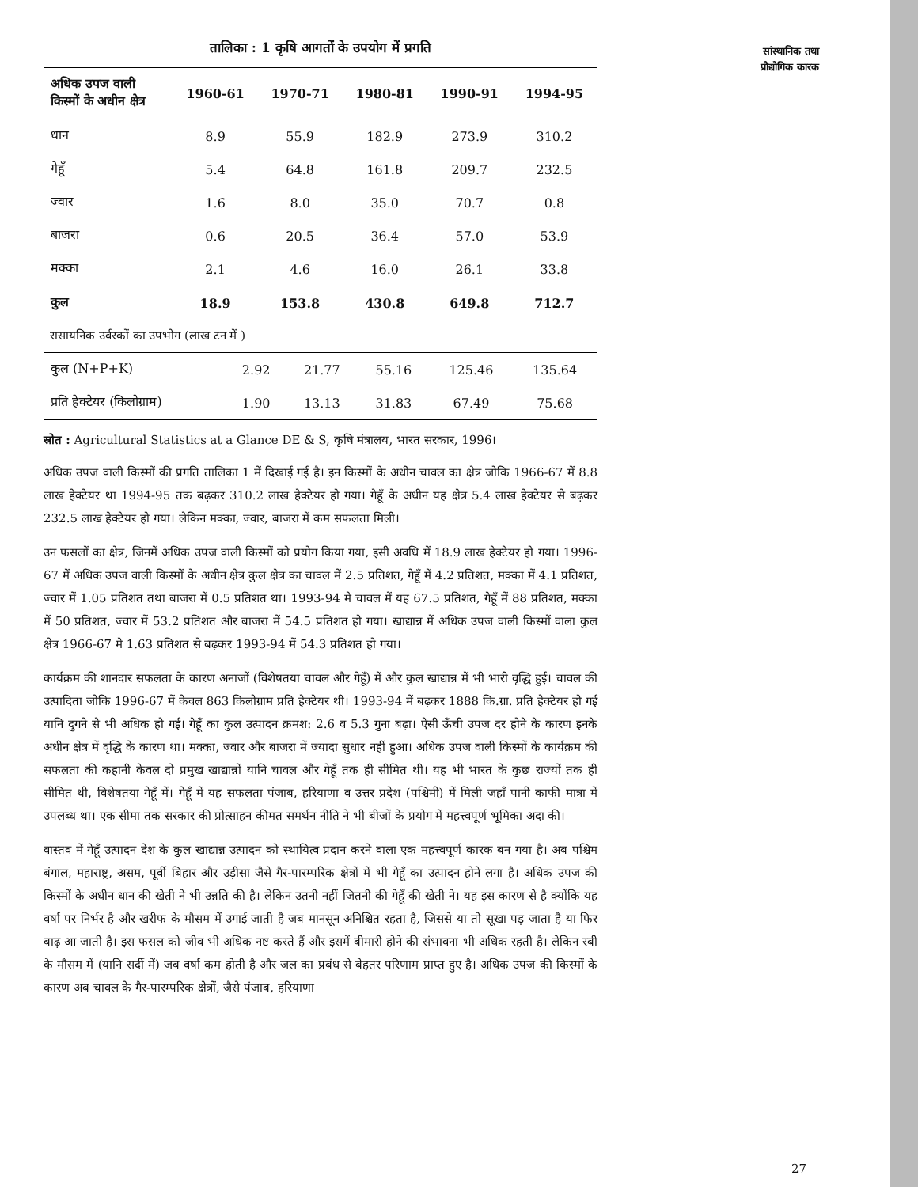सांस्थानिक तथा
प्रौद्योगिक कारक
तालिका : 1 कृषि आगतों के उपयोग में प्रगति
| अधिक उपज वाली किस्मों के अधीन क्षेत्र | 1960-61 | 1970-71 | 1980-81 | 1990-91 | 1994-95 |
| --- | --- | --- | --- | --- | --- |
| धान | 8.9 | 55.9 | 182.9 | 273.9 | 310.2 |
| गेहूँ | 5.4 | 64.8 | 161.8 | 209.7 | 232.5 |
| ज्वार | 1.6 | 8.0 | 35.0 | 70.7 | 0.8 |
| बाजरा | 0.6 | 20.5 | 36.4 | 57.0 | 53.9 |
| मक्का | 2.1 | 4.6 | 16.0 | 26.1 | 33.8 |
| कुल | 18.9 | 153.8 | 430.8 | 649.8 | 712.7 |
रासायनिक उर्वरकों का उपभोग (लाख टन में )
| कुल (N+P+K) | 2.92 | 21.77 | 55.16 | 125.46 | 135.64 |
| प्रति हेक्टेयर (किलोग्राम) | 1.90 | 13.13 | 31.83 | 67.49 | 75.68 |
स्रोत : Agricultural Statistics at a Glance DE & S, कृषि मंत्रालय, भारत सरकार, 1996।
अधिक उपज वाली किस्मों की प्रगति तालिका 1 में दिखाई गई है। इन किस्मों के अधीन चावल का क्षेत्र जोकि 1966-67 में 8.8 लाख हेक्टेयर था 1994-95 तक बढ़कर 310.2 लाख हेक्टेयर हो गया। गेहूँ के अधीन यह क्षेत्र 5.4 लाख हेक्टेयर से बढ़कर 232.5 लाख हेक्टेयर हो गया। लेकिन मक्का, ज्वार, बाजरा में कम सफलता मिली।
उन फसलों का क्षेत्र, जिनमें अधिक उपज वाली किस्मों को प्रयोग किया गया, इसी अवधि में 18.9 लाख हेक्टेयर हो गया। 1996-67 में अधिक उपज वाली किस्मों के अधीन क्षेत्र कुल क्षेत्र का चावल में 2.5 प्रतिशत, गेहूँ में 4.2 प्रतिशत, मक्का में 4.1 प्रतिशत, ज्वार में 1.05 प्रतिशत तथा बाजरा में 0.5 प्रतिशत था। 1993-94 मे चावल में यह 67.5 प्रतिशत, गेहूँ में 88 प्रतिशत, मक्का में 50 प्रतिशत, ज्वार में 53.2 प्रतिशत और बाजरा में 54.5 प्रतिशत हो गया। खाद्यान्न में अधिक उपज वाली किस्मों वाला कुल क्षेत्र 1966-67 मे 1.63 प्रतिशत से बढ़कर 1993-94 में 54.3 प्रतिशत हो गया।
कार्यक्रम की शानदार सफलता के कारण अनाजों (विशेषतया चावल और गेहूँ) में और कुल खाद्यान्न में भी भारी वृद्धि हुई। चावल की उत्पादिता जोकि 1996-67 में केवल 863 किलोग्राम प्रति हेक्टेयर थी। 1993-94 में बढ़कर 1888 कि.ग्रा. प्रति हेक्टेयर हो गई यानि दुगने से भी अधिक हो गई। गेहूँ का कुल उत्पादन क्रमश: 2.6 व 5.3 गुना बढ़ा। ऐसी ऊँची उपज दर होने के कारण इनके अधीन क्षेत्र में वृद्धि के कारण था। मक्का, ज्वार और बाजरा में ज्यादा सुधार नहीं हुआ। अधिक उपज वाली किस्मों के कार्यक्रम की सफलता की कहानी केवल दो प्रमुख खाद्यान्नों यानि चावल और गेहूँ तक ही सीमित थी। यह भी भारत के कुछ राज्यों तक ही सीमित थी, विशेषतया गेहूँ में। गेहूँ में यह सफलता पंजाब, हरियाणा व उत्तर प्रदेश (पश्चिमी) में मिली जहाँ पानी काफी मात्रा में उपलब्ध था। एक सीमा तक सरकार की प्रोत्साहन कीमत समर्थन नीति ने भी बीजों के प्रयोग में महत्त्वपूर्ण भूमिका अदा की।
वास्तव में गेहूँ उत्पादन देश के कुल खाद्यान्न उत्पादन को स्थायित्व प्रदान करने वाला एक महत्त्वपूर्ण कारक बन गया है। अब पश्चिम बंगाल, महाराष्ट्र, असम, पूर्वी बिहार और उड़ीसा जैसे गैर-पारम्परिक क्षेत्रों में भी गेहूँ का उत्पादन होने लगा है। अधिक उपज की किस्मों के अधीन धान की खेती ने भी उन्नति की है। लेकिन उतनी नहीं जितनी की गेहूँ की खेती ने। यह इस कारण से है क्योंकि यह वर्षा पर निर्भर है और खरीफ के मौसम में उगाई जाती है जब मानसून अनिश्चित रहता है, जिससे या तो सूखा पड़ जाता है या फिर बाढ़ आ जाती है। इस फसल को जीव भी अधिक नष्ट करते हैं और इसमें बीमारी होने की संभावना भी अधिक रहती है। लेकिन रबी के मौसम में (यानि सर्दी में) जब वर्षा कम होती है और जल का प्रबंध से बेहतर परिणाम प्राप्त हुए है। अधिक उपज की किस्मों के कारण अब चावल के गैर-पारम्परिक क्षेत्रों, जैसे पंजाब, हरियाणा
27